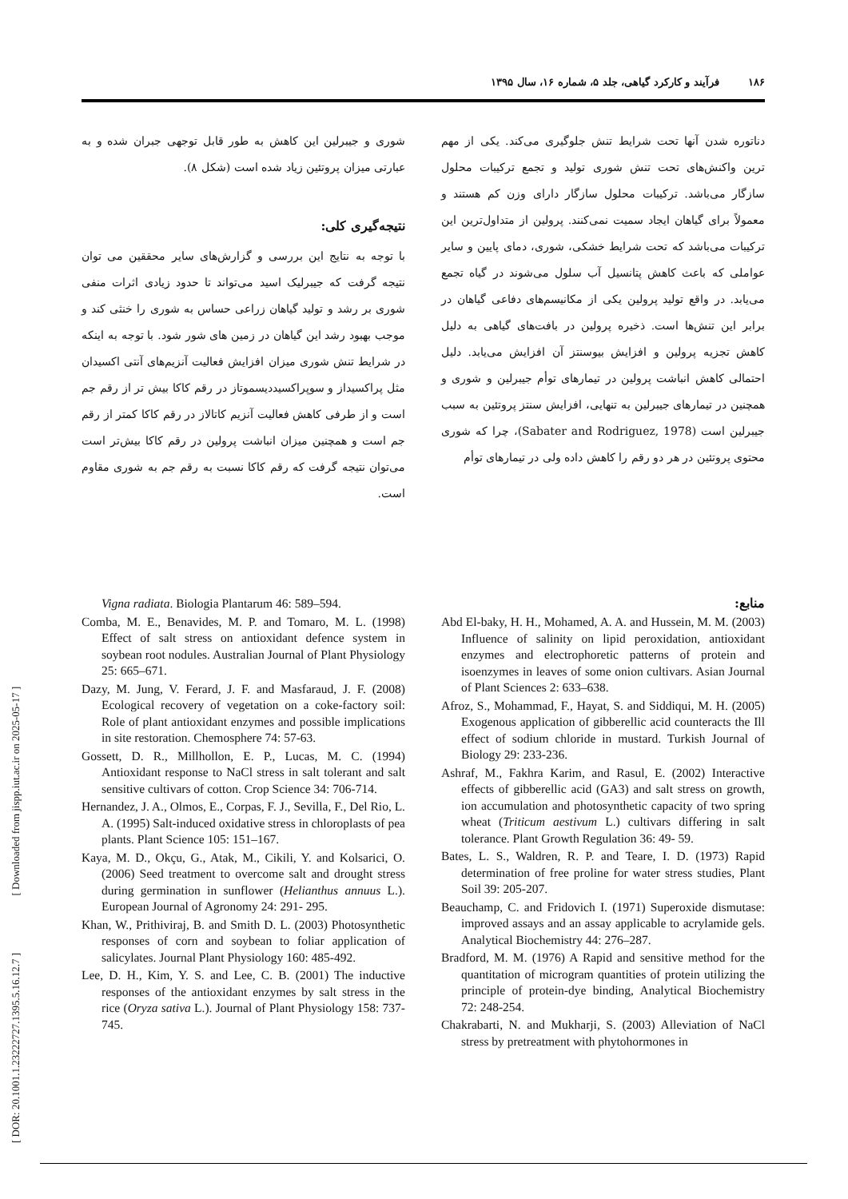[ DOR: 20.1001.1.23222727.1395.5.16.12.7 ] [ Downloaded from jispp.iut.ac.ir on 2025-05-17 ]
۱۸۶ فرآیند و کارکرد گیاهی، جلد ۵، شماره ۱۶، سال ۱۳۹۵
دناتوره شدن آنها تحت شرایط تنش جلوگیری می‌کند. یکی از مهم ترین واکنش‌های تحت تنش شوری تولید و تجمع ترکیبات محلول سازگار می‌باشد. ترکیبات محلول سازگار دارای وزن کم هستند و معمولاً برای گیاهان ایجاد سمیت نمی‌کنند. پرولین از متداول‌ترین این ترکیبات می‌باشد که تحت شرایط خشکی، شوری، دمای پایین و سایر عواملی که باعث کاهش پتانسیل آب سلول می‌شوند در گیاه تجمع می‌یابد. در واقع تولید پرولین یکی از مکانیسم‌های دفاعی گیاهان در برابر این تنش‌ها است. ذخیره پرولین در بافت‌های گیاهی به دلیل کاهش تجزیه پرولین و افزایش بیوسنتز آن افزایش می‌یابد. دلیل احتمالی کاهش انباشت پرولین در تیمارهای توأم جیبرلین و شوری و همچنین در تیمارهای جیبرلین به تنهایی، افزایش سنتز پروتئین به سبب جیبرلین است (Sabater and Rodriguez, 1978)، چرا که شوری محتوی پروتئین در هر دو رقم را کاهش داده ولی در تیمارهای توأم
شوری و جیبرلین این کاهش به طور قابل توجهی جبران شده و به عبارتی میزان پروتئین زیاد شده است (شکل ۸).
نتیجه‌گیری کلی:
با توجه به نتایج این بررسی و گزارش‌های سایر محققین می توان نتیجه گرفت که جیبرلیک اسید می‌تواند تا حدود زیادی اثرات منفی شوری بر رشد و تولید گیاهان زراعی حساس به شوری را خنثی کند و موجب بهبود رشد این گیاهان در زمین های شور شود. با توجه به اینکه در شرایط تنش شوری میزان افزایش فعالیت آنزیم‌های آنتی اکسیدان مثل پراکسیداز و سوپراکسیددیسموتاز در رقم کاکا بیش تر از رقم جم است و از طرفی کاهش فعالیت آنزیم کاتالاز در رقم کاکا کمتر از رقم جم است و همچنین میزان انباشت پرولین در رقم کاکا بیش‌تر است می‌توان نتیجه گرفت که رقم کاکا نسبت به رقم جم به شوری مقاوم است.
منابع:
Abd El-baky, H. H., Mohamed, A. A. and Hussein, M. M. (2003) Influence of salinity on lipid peroxidation, antioxidant enzymes and electrophoretic patterns of protein and isoenzymes in leaves of some onion cultivars. Asian Journal of Plant Sciences 2: 633–638.
Afroz, S., Mohammad, F., Hayat, S. and Siddiqui, M. H. (2005) Exogenous application of gibberellic acid counteracts the Ill effect of sodium chloride in mustard. Turkish Journal of Biology 29: 233-236.
Ashraf, M., Fakhra Karim, and Rasul, E. (2002) Interactive effects of gibberellic acid (GA3) and salt stress on growth, ion accumulation and photosynthetic capacity of two spring wheat (Triticum aestivum L.) cultivars differing in salt tolerance. Plant Growth Regulation 36: 49- 59.
Bates, L. S., Waldren, R. P. and Teare, I. D. (1973) Rapid determination of free proline for water stress studies, Plant Soil 39: 205-207.
Beauchamp, C. and Fridovich I. (1971) Superoxide dismutase: improved assays and an assay applicable to acrylamide gels. Analytical Biochemistry 44: 276–287.
Bradford, M. M. (1976) A Rapid and sensitive method for the quantitation of microgram quantities of protein utilizing the principle of protein-dye binding, Analytical Biochemistry 72: 248-254.
Chakrabarti, N. and Mukharji, S. (2003) Alleviation of NaCl stress by pretreatment with phytohormones in
Vigna radiata. Biologia Plantarum 46: 589–594.
Comba, M. E., Benavides, M. P. and Tomaro, M. L. (1998) Effect of salt stress on antioxidant defence system in soybean root nodules. Australian Journal of Plant Physiology 25: 665–671.
Dazy, M. Jung, V. Ferard, J. F. and Masfaraud, J. F. (2008) Ecological recovery of vegetation on a coke-factory soil: Role of plant antioxidant enzymes and possible implications in site restoration. Chemosphere 74: 57-63.
Gossett, D. R., Millhollon, E. P., Lucas, M. C. (1994) Antioxidant response to NaCl stress in salt tolerant and salt sensitive cultivars of cotton. Crop Science 34: 706-714.
Hernandez, J. A., Olmos, E., Corpas, F. J., Sevilla, F., Del Rio, L. A. (1995) Salt-induced oxidative stress in chloroplasts of pea plants. Plant Science 105: 151–167.
Kaya, M. D., Okçu, G., Atak, M., Cikili, Y. and Kolsarici, O. (2006) Seed treatment to overcome salt and drought stress during germination in sunflower (Helianthus annuus L.). European Journal of Agronomy 24: 291- 295.
Khan, W., Prithiviraj, B. and Smith D. L. (2003) Photosynthetic responses of corn and soybean to foliar application of salicylates. Journal Plant Physiology 160: 485-492.
Lee, D. H., Kim, Y. S. and Lee, C. B. (2001) The inductive responses of the antioxidant enzymes by salt stress in the rice (Oryza sativa L.). Journal of Plant Physiology 158: 737-745.